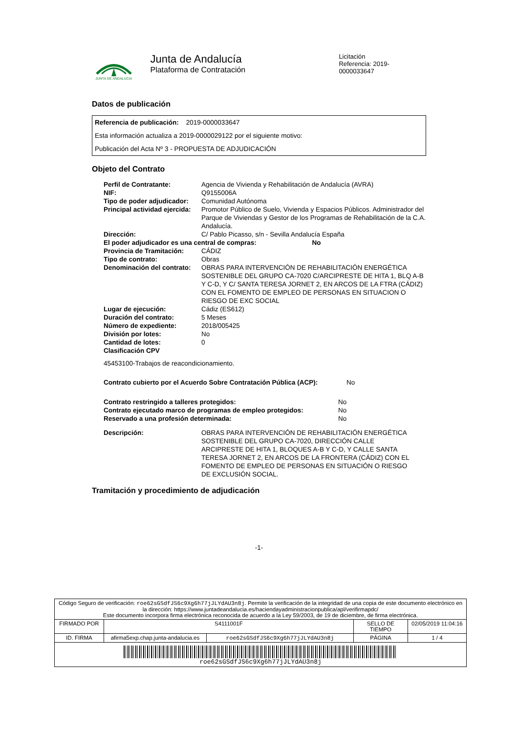JUNTA DE ANDALUCIA
Junta de Andalucía
Plataforma de Contratación
Licitación
Referencia: 2019-0000033647
Datos de publicación
Referencia de publicación: 2019-0000033647
Esta información actualiza a 2019-0000029122 por el siguiente motivo:
Publicación del Acta Nº 3 - PROPUESTA DE ADJUDICACIÓN
Objeto del Contrato
| Perfil de Contratante: | Agencia de Vivienda y Rehabilitación de Andalucía (AVRA) |
| NIF: | Q9155006A |
| Tipo de poder adjudicador: | Comunidad Autónoma |
| Principal actividad ejercida: | Promotor Público de Suelo, Vivienda y Espacios Públicos. Administrador del Parque de Viviendas y Gestor de los Programas de Rehabilitación de la C.A. Andalucía. |
| Dirección: | C/ Pablo Picasso, s/n - Sevilla Andalucía España |
| El poder adjudicador es una central de compras: No | |
| Provincia de Tramitación: | CÁDIZ |
| Tipo de contrato: | Obras |
| Denominación del contrato: | OBRAS PARA INTERVENCIÓN DE REHABILITACIÓN ENERGÉTICA SOSTENIBLE DEL GRUPO CA-7020 C/ARCIPRESTE DE HITA 1, BLQ A-B Y C-D, Y C/ SANTA TERESA JORNET 2, EN ARCOS DE LA FTRA (CÁDIZ) CON EL FOMENTO DE EMPLEO DE PERSONAS EN SITUACION O RIESGO DE EXC SOCIAL |
| Lugar de ejecución: | Cádiz (ES612) |
| Duración del contrato: | 5 Meses |
| Número de expediente: | 2018/005425 |
| División por lotes: | No |
| Cantidad de lotes: | 0 |
| Clasificación CPV | |
45453100-Trabajos de reacondicionamiento.
Contrato cubierto por el Acuerdo Sobre Contratación Pública (ACP): No
| Contrato restringido a talleres protegidos: | No |
| Contrato ejecutado marco de programas de empleo protegidos: | No |
| Reservado a una profesión determinada: | No |
| Descripción: | OBRAS PARA INTERVENCIÓN DE REHABILITACIÓN ENERGÉTICA SOSTENIBLE DEL GRUPO CA-7020, DIRECCIÓN CALLE ARCIPRESTE DE HITA 1, BLOQUES A-B Y C-D, Y CALLE SANTA TERESA JORNET 2, EN ARCOS DE LA FRONTERA (CÁDIZ) CON EL FOMENTO DE EMPLEO DE PERSONAS EN SITUACIÓN O RIESGO DE EXCLUSIÓN SOCIAL. |
Tramitación y procedimiento de adjudicación
-1-
| Código Seguro de verificación: roe62sGSdfJS6c9Xg6h77jJLYdAU3n8j . Permite la verificación de la integridad de una copia de este documento electrónico en la dirección: https://www.juntadeandalucia.es/haciendayadministracionpublica/apl/verifirmapdc/ Este documento incorpora firma electrónica reconocida de acuerdo a la Ley 59/2003, de 19 de diciembre, de firma electrónica. | | | | |
| FIRMADO POR | S4111001F | | SELLO DE TIEMPO | 02/05/2019 11:04:16 |
| ID. FIRMA | afirma5exp.chap.junta-andalucia.es | roe62sGSdfJS6c9Xg6h77jJLYdAU3n8j | PÁGINA | 1 / 4 |
| roe62sGSdfJS6c9Xg6h77jJLYdAU3n8j | | | | |